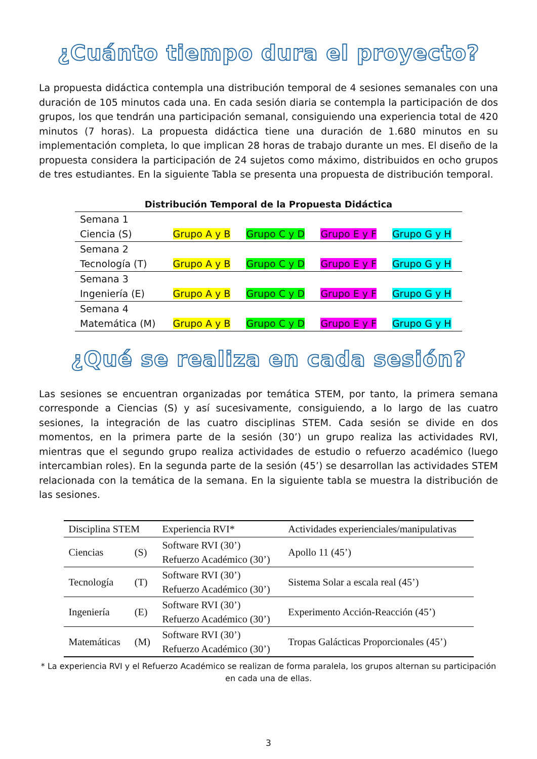¿Cuánto tiempo dura el proyecto?
La propuesta didáctica contempla una distribución temporal de 4 sesiones semanales con una duración de 105 minutos cada una. En cada sesión diaria se contempla la participación de dos grupos, los que tendrán una participación semanal, consiguiendo una experiencia total de 420 minutos (7 horas). La propuesta didáctica tiene una duración de 1.680 minutos en su implementación completa, lo que implican 28 horas de trabajo durante un mes. El diseño de la propuesta considera la participación de 24 sujetos como máximo, distribuidos en ocho grupos de tres estudiantes. En la siguiente Tabla se presenta una propuesta de distribución temporal.
Distribución Temporal de la Propuesta Didáctica
| Semana 1 Ciencia (S) | Grupo A y B | Grupo C y D | Grupo E y F | Grupo G y H |
| Semana 2 Tecnología (T) | Grupo A y B | Grupo C y D | Grupo E y F | Grupo G y H |
| Semana 3 Ingeniería (E) | Grupo A y B | Grupo C y D | Grupo E y F | Grupo G y H |
| Semana 4 Matemática (M) | Grupo A y B | Grupo C y D | Grupo E y F | Grupo G y H |
¿Qué se realiza en cada sesión?
Las sesiones se encuentran organizadas por temática STEM, por tanto, la primera semana corresponde a Ciencias (S) y así sucesivamente, consiguiendo, a lo largo de las cuatro sesiones, la integración de las cuatro disciplinas STEM. Cada sesión se divide en dos momentos, en la primera parte de la sesión (30’) un grupo realiza las actividades RVI, mientras que el segundo grupo realiza actividades de estudio o refuerzo académico (luego intercambian roles). En la segunda parte de la sesión (45’) se desarrollan las actividades STEM relacionada con la temática de la semana. En la siguiente tabla se muestra la distribución de las sesiones.
| Disciplina STEM | | Experiencia RVI* | Actividades experienciales/manipulativas |
| --- | --- | --- | --- |
| Ciencias | (S) | Software RVI (30’) Refuerzo Académico (30’) | Apollo 11 (45’) |
| Tecnología | (T) | Software RVI (30’) Refuerzo Académico (30’) | Sistema Solar a escala real (45’) |
| Ingeniería | (E) | Software RVI (30’) Refuerzo Académico (30’) | Experimento Acción-Reacción (45’) |
| Matemáticas | (M) | Software RVI (30’) Refuerzo Académico (30’) | Tropas Galácticas Proporcionales (45’) |
* La experiencia RVI y el Refuerzo Académico se realizan de forma paralela, los grupos alternan su participación en cada una de ellas.
3